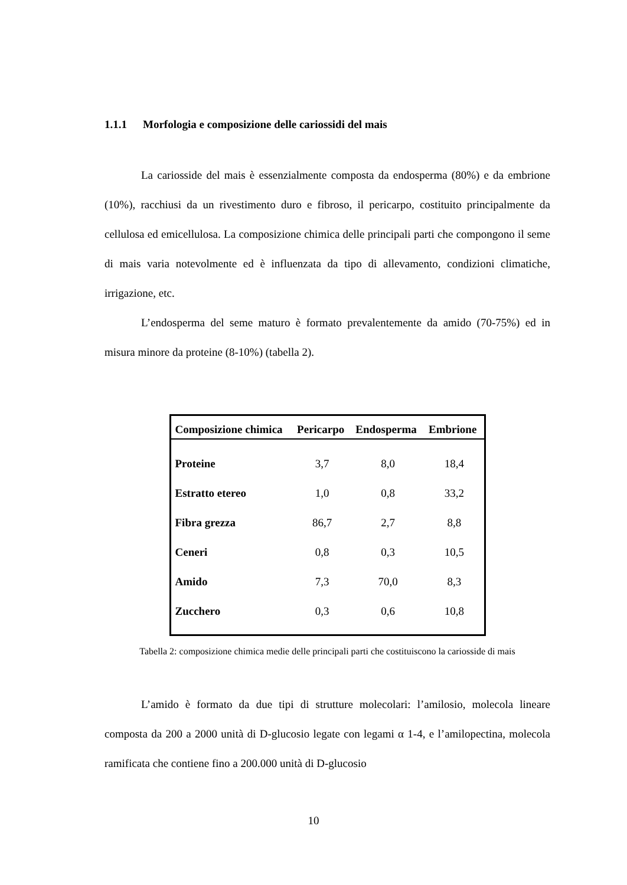1.1.1 Morfologia e composizione delle cariossidi del mais
La cariosside del mais è essenzialmente composta da endosperma (80%) e da embrione (10%), racchiusi da un rivestimento duro e fibroso, il pericarpo, costituito principalmente da cellulosa ed emicellulosa. La composizione chimica delle principali parti che compongono il seme di mais varia notevolmente ed è influenzata da tipo di allevamento, condizioni climatiche, irrigazione, etc.
L’endosperma del seme maturo è formato prevalentemente da amido (70-75%) ed in misura minore da proteine (8-10%) (tabella 2).
| Composizione chimica | Pericarpo | Endosperma | Embrione |
| --- | --- | --- | --- |
| Proteine | 3,7 | 8,0 | 18,4 |
| Estratto etereo | 1,0 | 0,8 | 33,2 |
| Fibra grezza | 86,7 | 2,7 | 8,8 |
| Ceneri | 0,8 | 0,3 | 10,5 |
| Amido | 7,3 | 70,0 | 8,3 |
| Zucchero | 0,3 | 0,6 | 10,8 |
Tabella 2: composizione chimica medie delle principali parti che costituiscono la cariosside di mais
L’amido è formato da due tipi di strutture molecolari: l’amilosio, molecola lineare composta da 200 a 2000 unità di D-glucosio legate con legami α 1-4, e l’amilopectina, molecola ramificata che contiene fino a 200.000 unità di D-glucosio
10